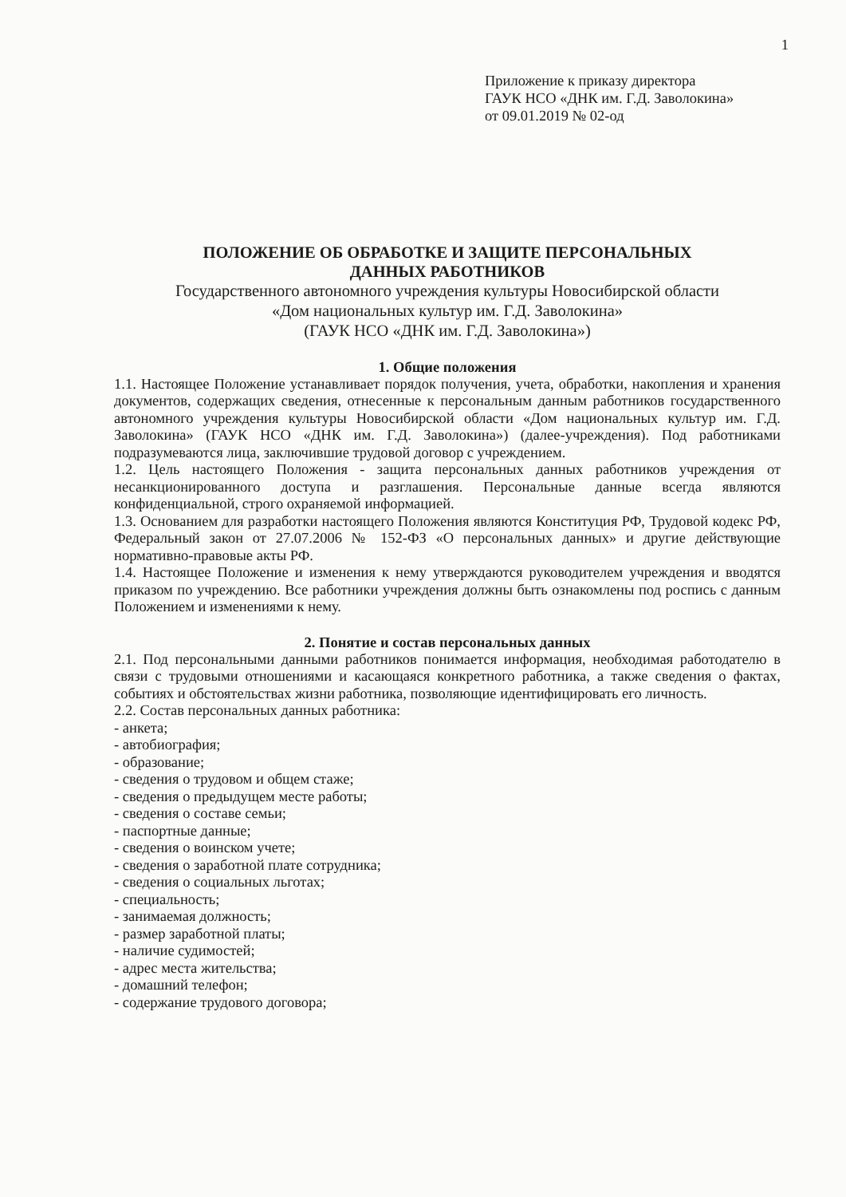1
Приложение к приказу директора
ГАУК НСО «ДНК им. Г.Д. Заволокина»
от 09.01.2019 № 02-од
ПОЛОЖЕНИЕ ОБ ОБРАБОТКЕ И ЗАЩИТЕ ПЕРСОНАЛЬНЫХ
ДАННЫХ РАБОТНИКОВ
Государственного автономного учреждения культуры Новосибирской области
«Дом национальных культур им. Г.Д. Заволокина»
(ГАУК НСО «ДНК им. Г.Д. Заволокина»)
1. Общие положения
1.1. Настоящее Положение устанавливает порядок получения, учета, обработки, накопления и хранения документов, содержащих сведения, отнесенные к персональным данным работников государственного автономного учреждения культуры Новосибирской области «Дом национальных культур им. Г.Д. Заволокина» (ГАУК НСО «ДНК им. Г.Д. Заволокина») (далее-учреждения). Под работниками подразумеваются лица, заключившие трудовой договор с учреждением.
1.2. Цель настоящего Положения - защита персональных данных работников учреждения от несанкционированного доступа и разглашения. Персональные данные всегда являются конфиденциальной, строго охраняемой информацией.
1.3. Основанием для разработки настоящего Положения являются Конституция РФ, Трудовой кодекс РФ, Федеральный закон от 27.07.2006 № 152-ФЗ «О персональных данных» и другие действующие нормативно-правовые акты РФ.
1.4. Настоящее Положение и изменения к нему утверждаются руководителем учреждения и вводятся приказом по учреждению. Все работники учреждения должны быть ознакомлены под роспись с данным Положением и изменениями к нему.
2. Понятие и состав персональных данных
2.1. Под персональными данными работников понимается информация, необходимая работодателю в связи с трудовыми отношениями и касающаяся конкретного работника, а также сведения о фактах, событиях и обстоятельствах жизни работника, позволяющие идентифицировать его личность.
2.2. Состав персональных данных работника:
- анкета;
- автобиография;
- образование;
- сведения о трудовом и общем стаже;
- сведения о предыдущем месте работы;
- сведения о составе семьи;
- паспортные данные;
- сведения о воинском учете;
- сведения о заработной плате сотрудника;
- сведения о социальных льготах;
- специальность;
- занимаемая должность;
- размер заработной платы;
- наличие судимостей;
- адрес места жительства;
- домашний телефон;
- содержание трудового договора;